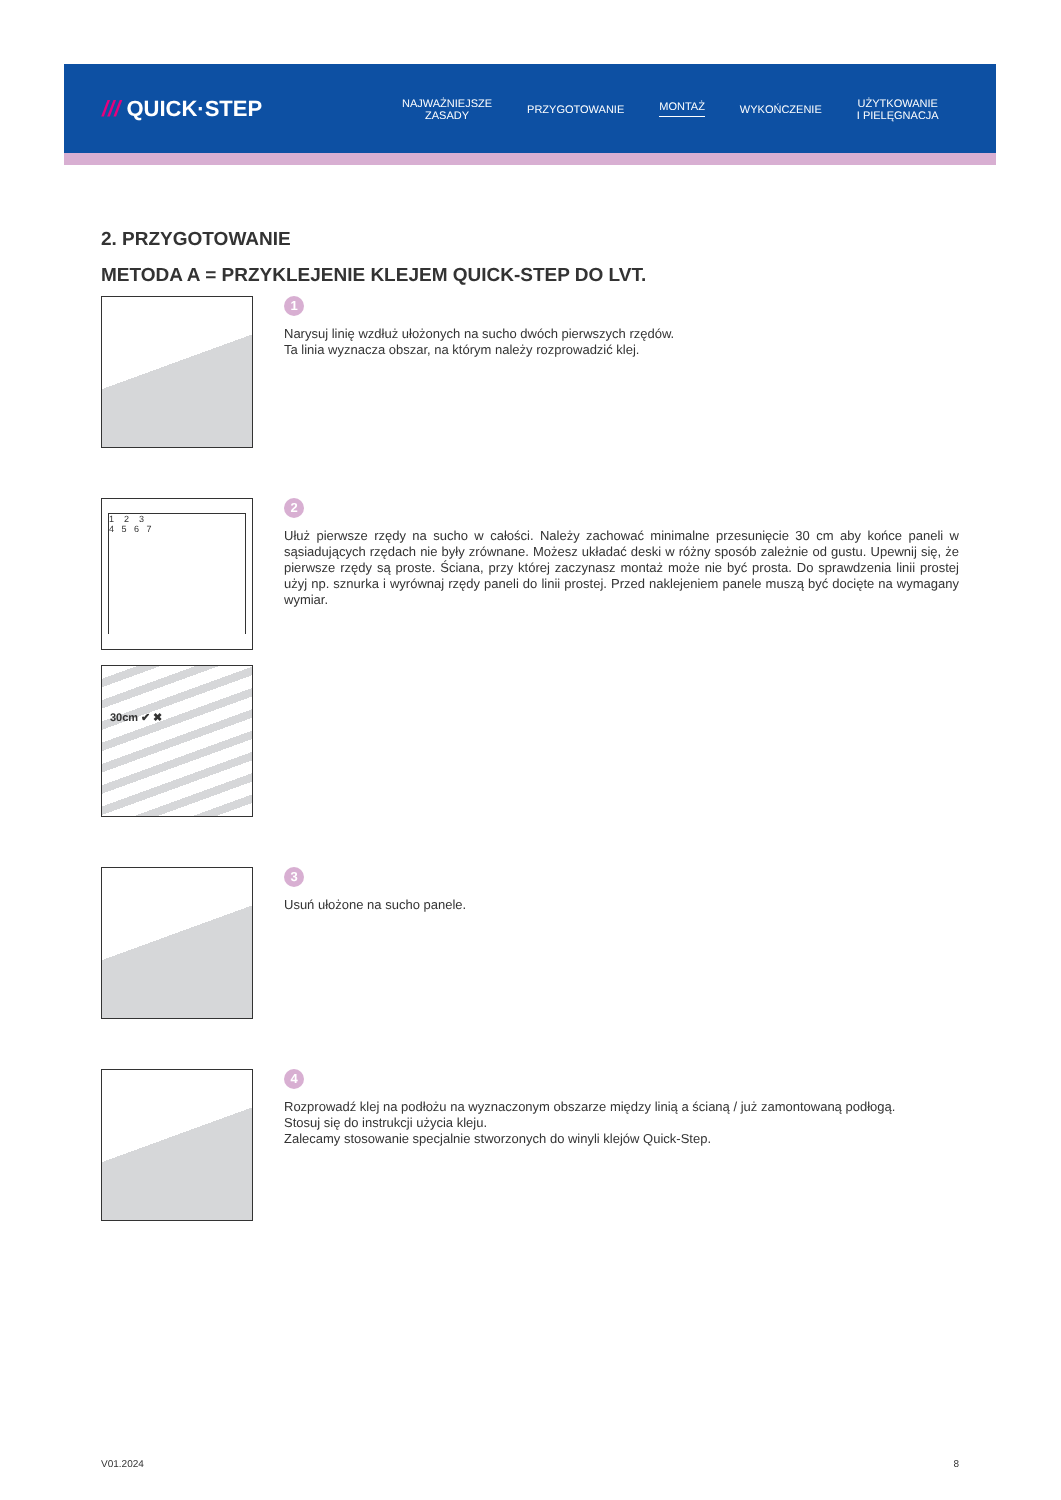/// QUICK·STEP
NAJWAŻNIEJSZE
ZASADY
PRZYGOTOWANIE MONTAŻ WYKOŃCZENIE
UŻYTKOWANIE
I PIELĘGNACJA
2. PRZYGOTOWANIE
METODA A = PRZYKLEJENIE KLEJEM QUICK-STEP DO LVT.
1
Narysuj linię wzdłuż ułożonych na sucho dwóch pierwszych rzędów.
Ta linia wyznacza obszar, na którym należy rozprowadzić klej.
1 2 3
4 5 6 7
30cm ✔ ✖
2
Ułuż pierwsze rzędy na sucho w całości. Należy zachować minimalne przesunięcie 30 cm aby końce paneli w sąsiadujących rzędach nie były zrównane. Możesz układać deski w różny sposób zależnie od gustu. Upewnij się, że pierwsze rzędy są proste. Ściana, przy której zaczynasz montaż może nie być prosta. Do sprawdzenia linii prostej użyj np. sznurka i wyrównaj rzędy paneli do linii prostej. Przed naklejeniem panele muszą być docięte na wymagany wymiar.
3
Usuń ułożone na sucho panele.
4
Rozprowadź klej na podłożu na wyznaczonym obszarze między linią a ścianą / już zamontowaną podłogą.
Stosuj się do instrukcji użycia kleju.
Zalecamy stosowanie specjalnie stworzonych do winyli klejów Quick-Step.
V01.2024 8